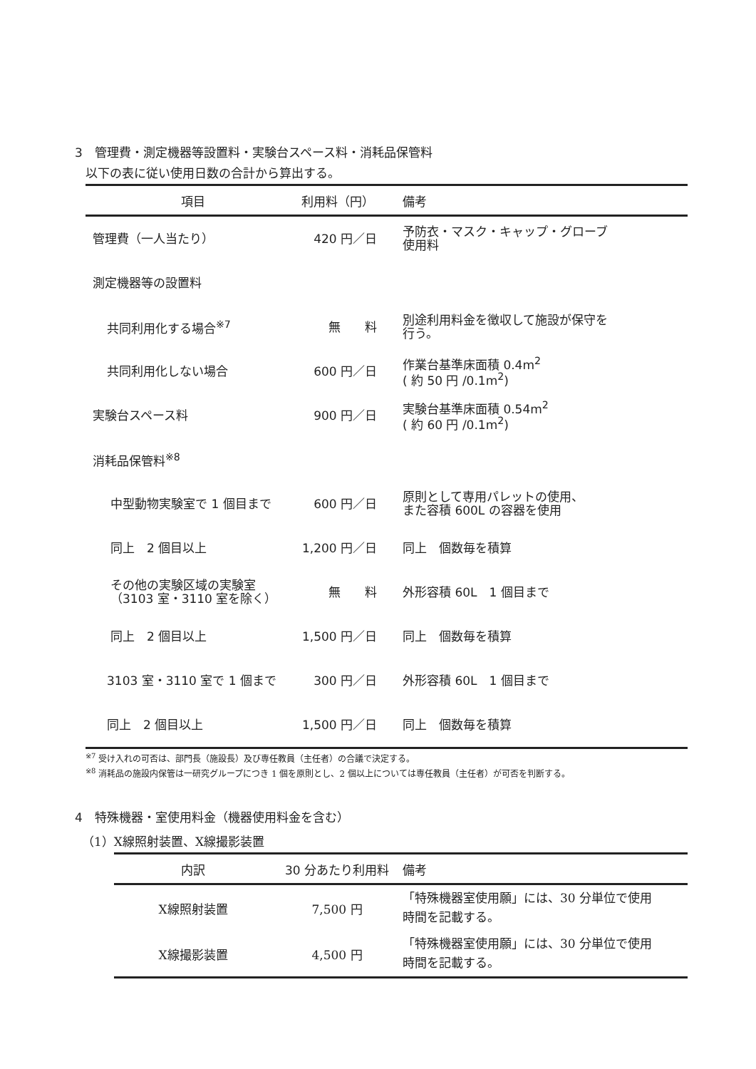3　管理費・測定機器等設置料・実験台スペース料・消耗品保管料
以下の表に従い使用日数の合計から算出する。
| 項目 | 利用料（円） | 備考 |
| --- | --- | --- |
| 管理費（一人当たり） | 420 円／日 | 予防衣・マスク・キャップ・グローブ 使用料 |
| 測定機器等の設置料 | | |
| 共同利用化する場合<sup>※7</sup> | 無 料 | 別途利用料金を徴収して施設が保守を 行う。 |
| 共同利用化しない場合 | 600 円／日 | 作業台基準床面積 0.4m<sup>2</sup> ( 約 50 円 /0.1m<sup>2</sup>) |
| 実験台スペース料 | 900 円／日 | 実験台基準床面積 0.54m<sup>2</sup> ( 約 60 円 /0.1m<sup>2</sup>) |
| 消耗品保管料<sup>※8</sup> | | |
| 中型動物実験室で 1 個目まで | 600 円／日 | 原則として専用パレットの使用、 また容積 600L の容器を使用 |
| 同上 2 個目以上 | 1,200 円／日 | 同上 個数毎を積算 |
| その他の実験区域の実験室 （3103 室・3110 室を除く） | 無 料 | 外形容積 60L 1 個目まで |
| 同上 2 個目以上 | 1,500 円／日 | 同上 個数毎を積算 |
| 3103 室・3110 室で 1 個まで | 300 円／日 | 外形容積 60L 1 個目まで |
| 同上 2 個目以上 | 1,500 円／日 | 同上 個数毎を積算 |
<sup>※7</sup> 受け入れの可否は、部門長（施設長）及び専任教員（主任者）の合議で決定する。
<sup>※8</sup> 消耗品の施設内保管は一研究グループにつき 1 個を原則とし、2 個以上については専任教員（主任者）が可否を判断する。
4　特殊機器・室使用料金（機器使用料金を含む）
（1）X線照射装置、X線撮影装置
| 内訳 | 30 分あたり利用料 | 備考 |
| --- | --- | --- |
| X線照射装置 | 7,500 円 | 「特殊機器室使用願」には、30 分単位で使用 時間を記載する。 |
| X線撮影装置 | 4,500 円 | 「特殊機器室使用願」には、30 分単位で使用 時間を記載する。 |